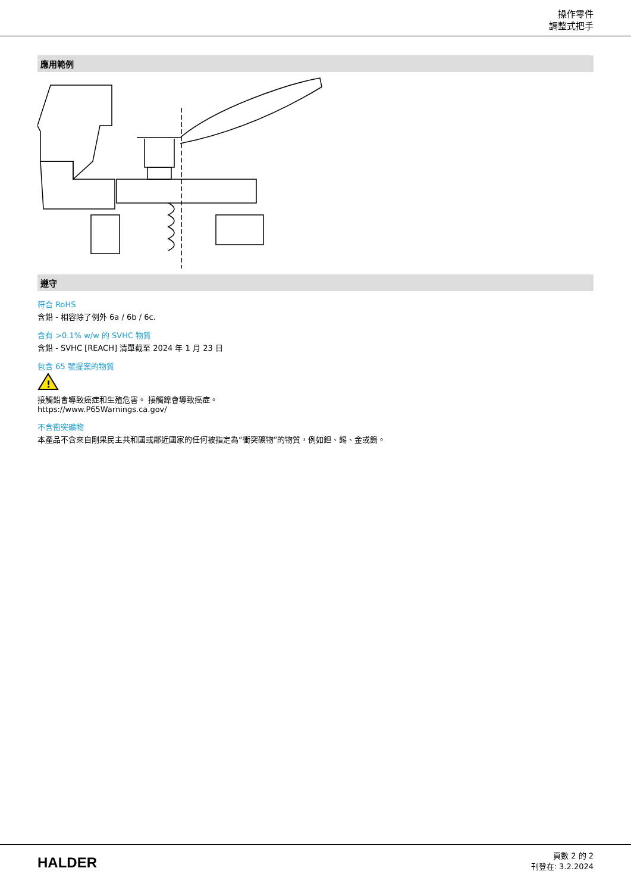操作零件
調整式把手
應用範例
遵守
符合 RoHS
含鉛 - 相容除了例外 6a / 6b / 6c.
含有 >0.1% w/w 的 SVHC 物質
含鉛 - SVHC [REACH] 清單截至 2024 年 1 月 23 日
包含 65 號提案的物質
!
接觸鉛會導致癌症和生殖危害。 接觸鎳會導致癌症。
https://www.P65Warnings.ca.gov/
不含衝突礦物
本產品不含來自剛果民主共和國或鄰近國家的任何被指定為“衝突礦物”的物質，例如鉭、錫、金或鎢。
HALDER
頁數 2 的 2
刊登在: 3.2.2024